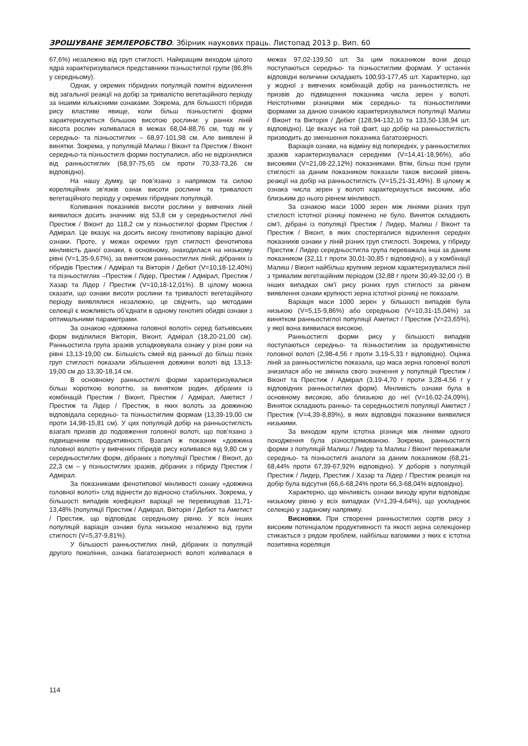ЗРОШУВАНЕ ЗЕМЛЕРОБСТВО. Збірник наукових праць. Листопад 2013 р. Вип. 60
67,6%) незалежно від груп стиглості. Найкращим виходом цілого ядра характеризувалися представники пізньостиглої групи (86,8% у середньому).
Однак, у окремих гібридних популяцій помітні відхилення від загальної реакції на добір за тривалістю вегетаційного періоду за іншими кількісними ознаками. Зокрема, для більшості гібридів рису властиве явище, коли більш пізньостиглі форми характеризуються більшою висотою рослини: у ранніх ліній висота рослин коливалася в межах 68,04-88,76 см, тоді як у середньо- та пізньостиглих – 68,97-101,98 см. Але виявлені й винятки. Зокрема, у популяцій Малиш / Віконт та Престиж / Віконт середньо-та пізньостиглі форми поступалися, або не відрізнялися від ранньостиглих (68,97-75,65 см проти 70,33-73,26 см відповідно).
На нашу думку, це пов’язано з напрямом та силою кореляційних зв’язків ознак висоти рослини та тривалості вегетаційного періоду у окремих гібридних популяцій.
Коливання показників висоти рослини у вивчених ліній виявилося досить значним: від 53,8 см у середньостиглої лінії Престиж / Віконт до 118,2 см у пізньостиглої форми Престиж / Адмірал. Це вказує на досить високу генотипову варіацію даної ознаки. Проте, у межах окремих груп стиглості фенотипова мінливість даної ознаки, в основному, знаходилася на низькому рівні (V=1,35-9,67%), за винятком ранньостиглих ліній, дібраних із гібридів Престиж / Адмірал та Вікторія / Дебют (V=10,18-12,40%) та пізньостиглих –Престиж / Лідер, Престиж / Адмірал, Престиж / Хазар та Лідер / Престиж (V=10,18-12,01%). В цілому можна сказати, що ознаки висоти рослини та тривалості вегетаційного періоду виявлялися незалежно, це свідчить, що методами селекції є можливість об’єднати в одному генотипі обидві ознаки з оптимальними параметрами.
За ознакою «довжина головної волоті» серед батьківських форм виділилися Вікторія, Віконт, Адмірал (18,20-21,00 см). Ранньостигла група зразків успадковувала ознаку у різні роки на рівні 13,13-19,00 см. Більшість сімей від ранньої до більш пізніх груп стиглості показали збільшення довжини волоті від 13,13-19,00 см до 13,30-18,14 см.
В основному ранньостиглі форми характеризувалися більш короткою волоттю, за винятком родин, дібраних із комбінацій Престиж / Віконт, Престиж / Адмірал, Аметист / Престиж та Лідер / Престиж, в яких волоть за довжиною відповідала середньо- та пізньостиглим формам (13,39-19,00 см проти 14,98-15,81 см). У цих популяцій добір на ранньостиглість взагалі призвів до подовження головної волоті, що пов’язано з підвищенням продуктивності. Взагалі ж показник «довжина головної волоті» у вивчених гібридів рису коливався від 9,80 см у середньостиглих форм, дібраних з популяції Престиж / Віконт, до 22,3 см – у пізньостиглих зразків, дібраних з гібриду Престиж / Адмірал.
За показниками фенотипової мінливості ознаку «довжина головної волоті» слід віднести до відносно стабільних. Зокрема, у більшості випадків коефіцієнт варіації не перевищував 11,71-13,48% (популяції Престиж / Адмірал, Вікторія / Дебют та Аметист / Престиж, що відповідає середньому рівню. У всіх інших популяцій варіація ознаки була низькою незалежно від групи стиглості (V=5,37-9,81%).
У більшості ранньостиглих ліній, дібраних із популяцій другого покоління, ознака багатозерності волоті коливалася в межах 97,02-139,50 шт. За цим показником вони дещо поступаються середньо- та пізньостиглим формам. У останніх відповідні величини складають 100,93-177,45 шт. Характерно, що у жодної з вивчених комбінацій добір на ранньостиглість не призвів до підвищення показника числа зерен у волоті. Неістотними різницями між середньо- та пізньостиглими формами за даною ознакою характеризувалися популяції Малиш / Віконт та Вікторія / Дебют (128,94-132,10 та 133,50-138,94 шт. відповідно). Це вказує на той факт, що добір на ранньостиглість призводить до зменшення показника багатозерності.
Варіація ознаки, на відміну від попередніх, у ранньостиглих зразків характеризувалася середніми (V=14,41-18,96%), або високими (V=21,08-22,12%) показниками. Втім, більш пізні групи стиглості за даним показником показали також високий рівень реакції на добір на ранньостиглість (V=15,21-31,49%). В цілому ж ознака числа зерен у волоті характеризується високим, або близьким до нього рівнем мінливості.
За ознакою маси 1000 зерен між лініями різних груп стиглості істотної різниці помічено не було. Виняток складають сім’ї, дібрані із популяції Престиж / Лидер, Малиш / Віконт та Престиж / Віконт, в яких спостерігалися відхилення середніх показників ознаки у ліній різних груп стиглості. Зокрема, у гібриду Престиж / Лидер середньостигла група переважала інші за даним показником (32,11 г проти 30,01-30,85 г відповідно), а у комбінації Малиш / Віконт найбільш крупним зерном характеризувалися лінії з тривалим вегетаційним періодом (32,88 г проти 30,49-32,00 г). В інших випадках сім’ї рису різних груп стиглості за рівнем виявлення ознаки крупності зерна істотної різниці не показали.
Варіація маси 1000 зерен у більшості випадків була низькою (V=5,15-9,86%) або середньою (V=10,31-15,04%) за винятком ранньостиглої популяції Аметист / Престиж (V=23,65%), у якої вона виявилася високою.
Ранньостиглі форми рису у більшості випадків поступаються середньо- та пізньостиглим за продуктивністю головної волоті (2,98-4,56 г проти 3,19-5,33 г відповідно). Оцінка ліній за ранньостиглістю показала, що маса зерна головної волоті знизилася або не змінила свого значення у популяцій Престиж / Віконт та Престиж / Адмірал (3,19-4,70 г проти 3,28-4,56 г у відповідних ранньостиглих форм). Мінливість ознаки була в основному високою, або близькою до неї (V=16,02-24,09%). Виняток складають ранньо- та середньостиглі популяції Аметист / Престиж (V=4,39-8,89%), в яких відповідні показники виявилися низькими.
За виходом крупи істотна різниця між лініями одного походження була різноспрямованою. Зокрема, ранньостиглі форми з популяцій Малиш / Лидер та Малиш / Віконт переважали середньо- та пізньостиглі аналоги за даним показником (68,21-68,44% проти 67,39-67,92% відповідно). У доборів з популяцій Престиж / Лидер, Престиж / Хазар та Лідер / Престиж реакція на добір була відсутня (66,6-68,24% проти 66,3-68,04% відповідно).
Характерно, що мінливість ознаки виходу крупи відповідає низькому рівню у всіх випадках (V=1,39-4,64%), що ускладнює селекцію у заданому напрямку.
Висновки. При створенні ранньостиглих сортів рису з високим потенціалом продуктивності та якості зерна селекціонер стикається з рядом проблем, найбільш вагомими з яких є істотна позитивна кореляція
114